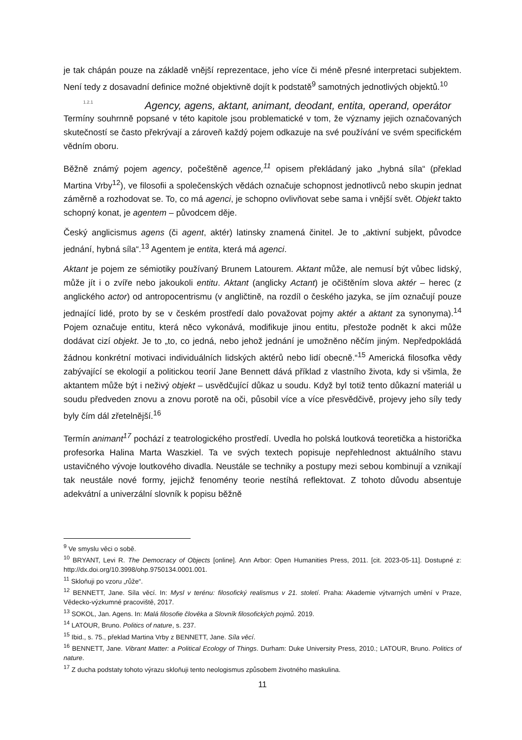je tak chápán pouze na základě vnější reprezentace, jeho více či méně přesné interpretaci subjektem. Není tedy z dosavadní definice možné objektivně dojít k podstatě<sup>9</sup> samotných jednotlivých objektů.<sup>10</sup>
1.2.1 Agency, agens, aktant, animant, deodant, entita, operand, operátor
Termíny souhrnně popsané v této kapitole jsou problematické v tom, že významy jejich označovaných skutečností se často překrývají a zároveň každý pojem odkazuje na své používání ve svém specifickém vědním oboru.
Běžně známý pojem agency, počeštěně agence,<sup>11</sup> opisem překládaný jako „hybná síla“ (překlad Martina Vrby<sup>12</sup>), ve filosofii a společenských vědách označuje schopnost jednotlivců nebo skupin jednat záměrně a rozhodovat se. To, co má agenci, je schopno ovlivňovat sebe sama i vnější svět. Objekt takto schopný konat, je agentem – původcem děje.
Český anglicismus agens (či agent, aktér) latinsky znamená činitel. Je to „aktivní subjekt, původce jednání, hybná síla“.<sup>13</sup> Agentem je entita, která má agenci.
Aktant je pojem ze sémiotiky používaný Brunem Latourem. Aktant může, ale nemusí být vůbec lidský, může jít i o zvíře nebo jakoukoli entitu. Aktant (anglicky Actant) je očištěním slova aktér – herec (z anglického actor) od antropocentrismu (v angličtině, na rozdíl o českého jazyka, se jím označují pouze jednající lidé, proto by se v českém prostředí dalo považovat pojmy aktér a aktant za synonyma).<sup>14</sup> Pojem označuje entitu, která něco vykonává, modifikuje jinou entitu, přestože podnět k akci může dodávat cizí objekt. Je to „to, co jedná, nebo jehož jednání je umožněno něčím jiným. Nepředpokládá žádnou konkrétní motivaci individuálních lidských aktérů nebo lidí obecně.“<sup>15</sup> Americká filosofka vědy zabývající se ekologií a politickou teorií Jane Bennett dává příklad z vlastního života, kdy si všimla, že aktantem může být i neživý objekt – usvědčující důkaz u soudu. Když byl totiž tento důkazní materiál u soudu předveden znovu a znovu porotě na oči, působil více a více přesvědčivě, projevy jeho síly tedy byly čím dál zřetelnější.<sup>16</sup>
Termín animant<sup>17</sup> pochází z teatrologického prostředí. Uvedla ho polská loutková teoretička a historička profesorka Halina Marta Waszkiel. Ta ve svých textech popisuje nepřehlednost aktuálního stavu ustavičného vývoje loutkového divadla. Neustále se techniky a postupy mezi sebou kombinují a vznikají tak neustále nové formy, jejichž fenomény teorie nestíhá reflektovat. Z tohoto důvodu absentuje adekvátní a univerzální slovník k popisu běžně
<sup>9</sup> Ve smyslu věci o sobě.
<sup>10</sup> BRYANT, Levi R. The Democracy of Objects [online]. Ann Arbor: Open Humanities Press, 2011. [cit. 2023-05-11]. Dostupné z: http://dx.doi.org/10.3998/ohp.9750134.0001.001.
<sup>11</sup> Skloňuji po vzoru „růže“.
<sup>12</sup> BENNETT, Jane. Síla věcí. In: Mysl v terénu: filosofický realismus v 21. století. Praha: Akademie výtvarných umění v Praze, Vědecko-výzkumné pracoviště, 2017.
<sup>13</sup> SOKOL, Jan. Agens. In: Malá filosofie člověka a Slovník filosofických pojmů. 2019.
<sup>14</sup> LATOUR, Bruno. Politics of nature, s. 237.
<sup>15</sup> Ibid., s. 75., překlad Martina Vrby z BENNETT, Jane. Síla věcí.
<sup>16</sup> BENNETT, Jane. Vibrant Matter: a Political Ecology of Things. Durham: Duke University Press, 2010.; LATOUR, Bruno. Politics of nature.
<sup>17</sup> Z ducha podstaty tohoto výrazu skloňuji tento neologismus způsobem životného maskulina.
11